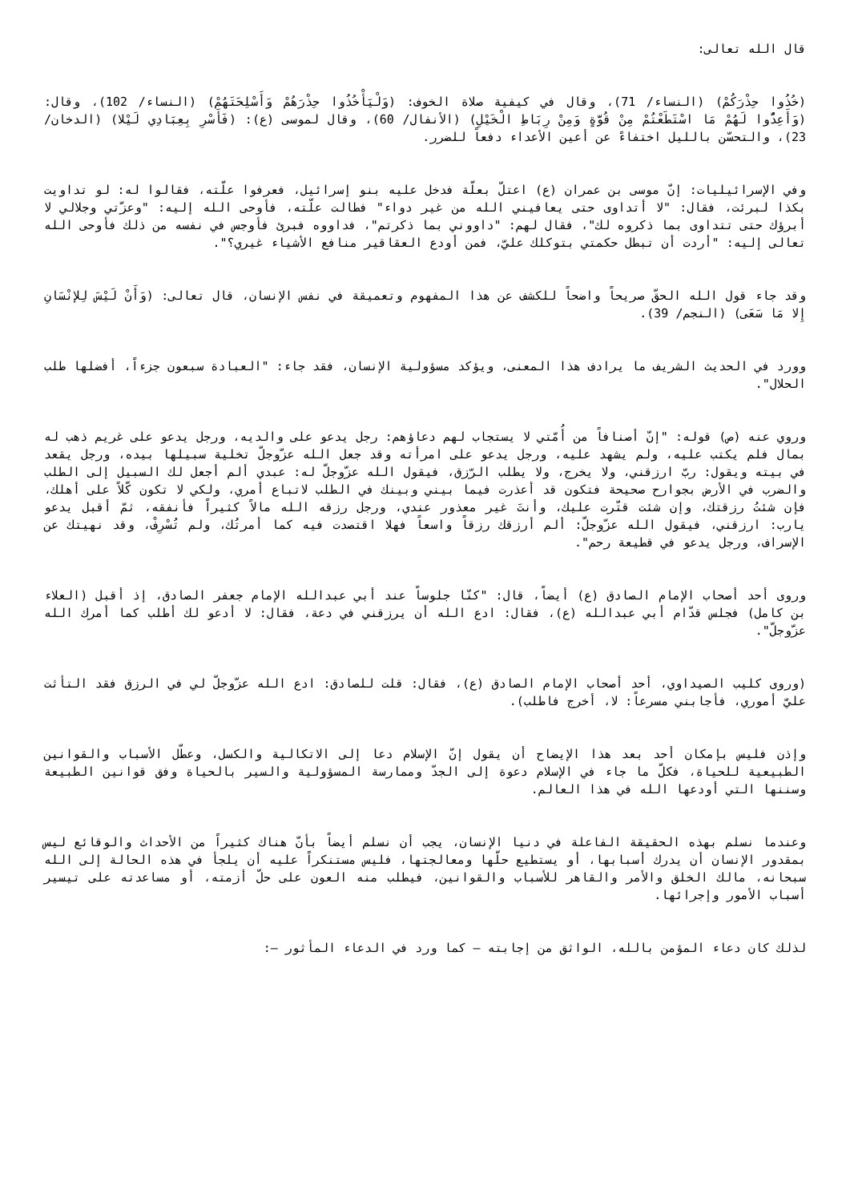قال الله تعالى:
(خُذُوا حِذْرَكُمْ) (النساء/ 71)، وقال في كيفية صلاة الخوف: (وَلْيَأْخُذُوا حِذْرَهُمْ وَأَسْلِحَتَهُمْ) (النساء/ 102)، وقال: (وَأَعِدُّوا لَهُمْ مَا اسْتَطَعْتُمْ مِنْ قُوَّةٍ وَمِنْ رِبَاطِ الْخَيْلِ) (الأنفال/ 60)، وقال لموسى (ع): (فَأَسْرِ بِعِبَادِي لَيْلا) (الدخان/ 23)، والتحسّن بالليل اختفاءً عن أعين الأعداء دفعاً للضرر.
وفي الإسرائيليات: إنّ موسى بن عمران (ع) اعتلّ بعلّة فدخل عليه بنو إسرائيل، فعرفوا علّته، فقالوا له: لو تداويت بكذا لبرئت، فقال: "لا أتداوى حتى يعافيني الله من غير دواء" فطالت علّته، فأوحى الله إليه: "وعزّتي وجلالي لا أبرؤك حتى تتداوى بما ذكروه لك"، فقال لهم: "داووني بما ذكرتم"، فداووه فبرئ فأوجس في نفسه من ذلك فأوحى الله تعالى إليه: "أردت أن تبطل حكمتي بتوكلك عليّ، فمن أودع العقاقير منافع الأشياء غيري؟".
وقد جاء قول الله الحقّ صريحاً واضحاً للكشف عن هذا المفهوم وتعميقة في نفس الإنسان، قال تعالى: (وَأَنْ لَيْسَ لِلإنْسَانِ إِلا مَا سَعَى) (النجم/ 39).
وورد في الحديث الشريف ما يرادف هذا المعنى، ويؤكد مسؤولية الإنسان، فقد جاء: "العبادة سبعون جزءاً، أفضلها طلب الحلال".
وروي عنه (ص) قوله: "إنّ أصنافاً من أُمّتي لا يستجاب لهم دعاؤهم: رجل يدعو على والديه، ورجل يدعو على غريم ذهب له بمال فلم يكتب عليه، ولم يشهد عليه، ورجل يدعو على امرأته وقد جعل الله عزّوجلّ تخلية سبيلها بيده، ورجل يقعد في بيته ويقول: ربّ ارزقني، ولا يخرج، ولا يطلب الرّزق، فيقول الله عزّوجلّ له: عبدي ألم أجعل لك السبيل إلى الطلب والضرب في الأرض بجوارح صحيحة فتكون قد أعذرت فيما بيني وبينك في الطلب لاتباع أمري، ولكي لا تكون كّلاً على أهلك، فإن شئتُ رزقتك، وإن شئت قتّرت عليك، وأنتَ غير معذور عندي، ورجل رزقه الله مالاً كثيراً فأنفقه، ثمّ أقبل يدعو يارب: ارزقني، فيقول الله عزّوجلّ: ألم أرزقك رزقاً واسعاً فهلا اقتصدت فيه كما أمرتُك، ولم تُسْرِفْ، وقد نهيتك عن الإسراف، ورجل يدعو في قطيعة رحم".
وروى أحد أصحاب الإمام الصادق (ع) أيضاً، قال: "كنّا جلوساً عند أبي عبدالله الإمام جعفر الصادق، إذ أقبل (العلاء بن كامل) فجلس قدّام أبي عبدالله (ع)، فقال: ادع الله أن يرزقني في دعة، فقال: لا أدعو لك أطلب كما أمرك الله عزّوجلّ".
(وروى كليب الصيداوي، أحد أصحاب الإمام الصادق (ع)، فقال: قلت للصادق: ادع الله عزّوجلّ لي في الرزق فقد التأثت عليّ أموري، فأجابني مسرعاً: لا، أخرج فاطلب).
وإذن فليس بإمكان أحد بعد هذا الإيضاح أن يقول إنّ الإسلام دعا إلى الاتكالية والكسل، وعطّل الأسباب والقوانين الطبيعية للحياة، فكلّ ما جاء في الإسلام دعوة إلى الجدّ وممارسة المسؤولية والسير بالحياة وفق قوانين الطبيعة وسننها التي أودعها الله في هذا العالم.
وعندما نسلم بهذه الحقيقة الفاعلة في دنيا الإنسان، يجب أن نسلم أيضاً بأنّ هناك كثيراً من الأحداث والوقائع ليس بمقدور الإنسان أن يدرك أسبابها، أو يستطيع حلّها ومعالجتها، فليس مستنكراً عليه أن يلجأ في هذه الحالة إلى الله سبحانه، مالك الخلق والأمر والقاهر للأسباب والقوانين، فيطلب منه العون على حلّ أزمته، أو مساعدته على تيسير أسباب الأمور وإجرائها.
لذلك كان دعاء المؤمن بالله، الواثق من إجابته – كما ورد في الدعاء المأثور –: